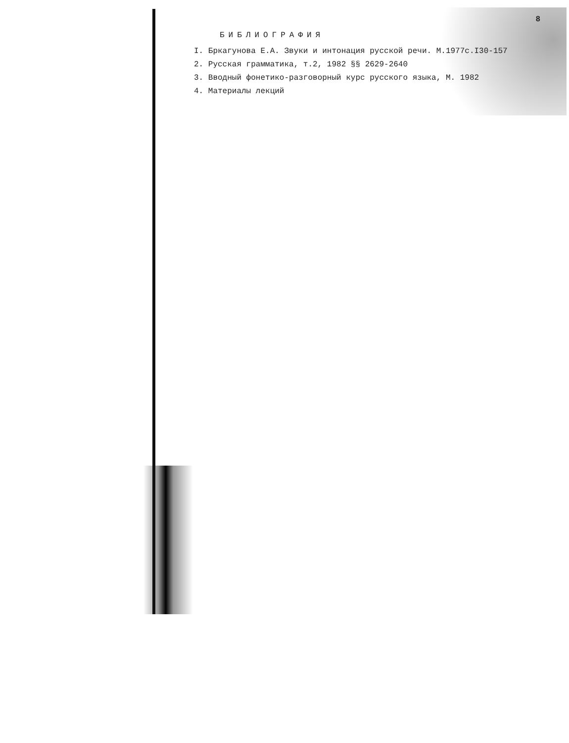8
БИБЛИОГРАФИЯ
I. Бркагунова Е.А. Звуки и интонация русской речи. М.1977с.I30-157
2. Русская грамматика, т.2, 1982 §§ 2629-2640
3. Вводный фонетико-разговорный курс русского языка, М. 1982
4. Материалы лекций